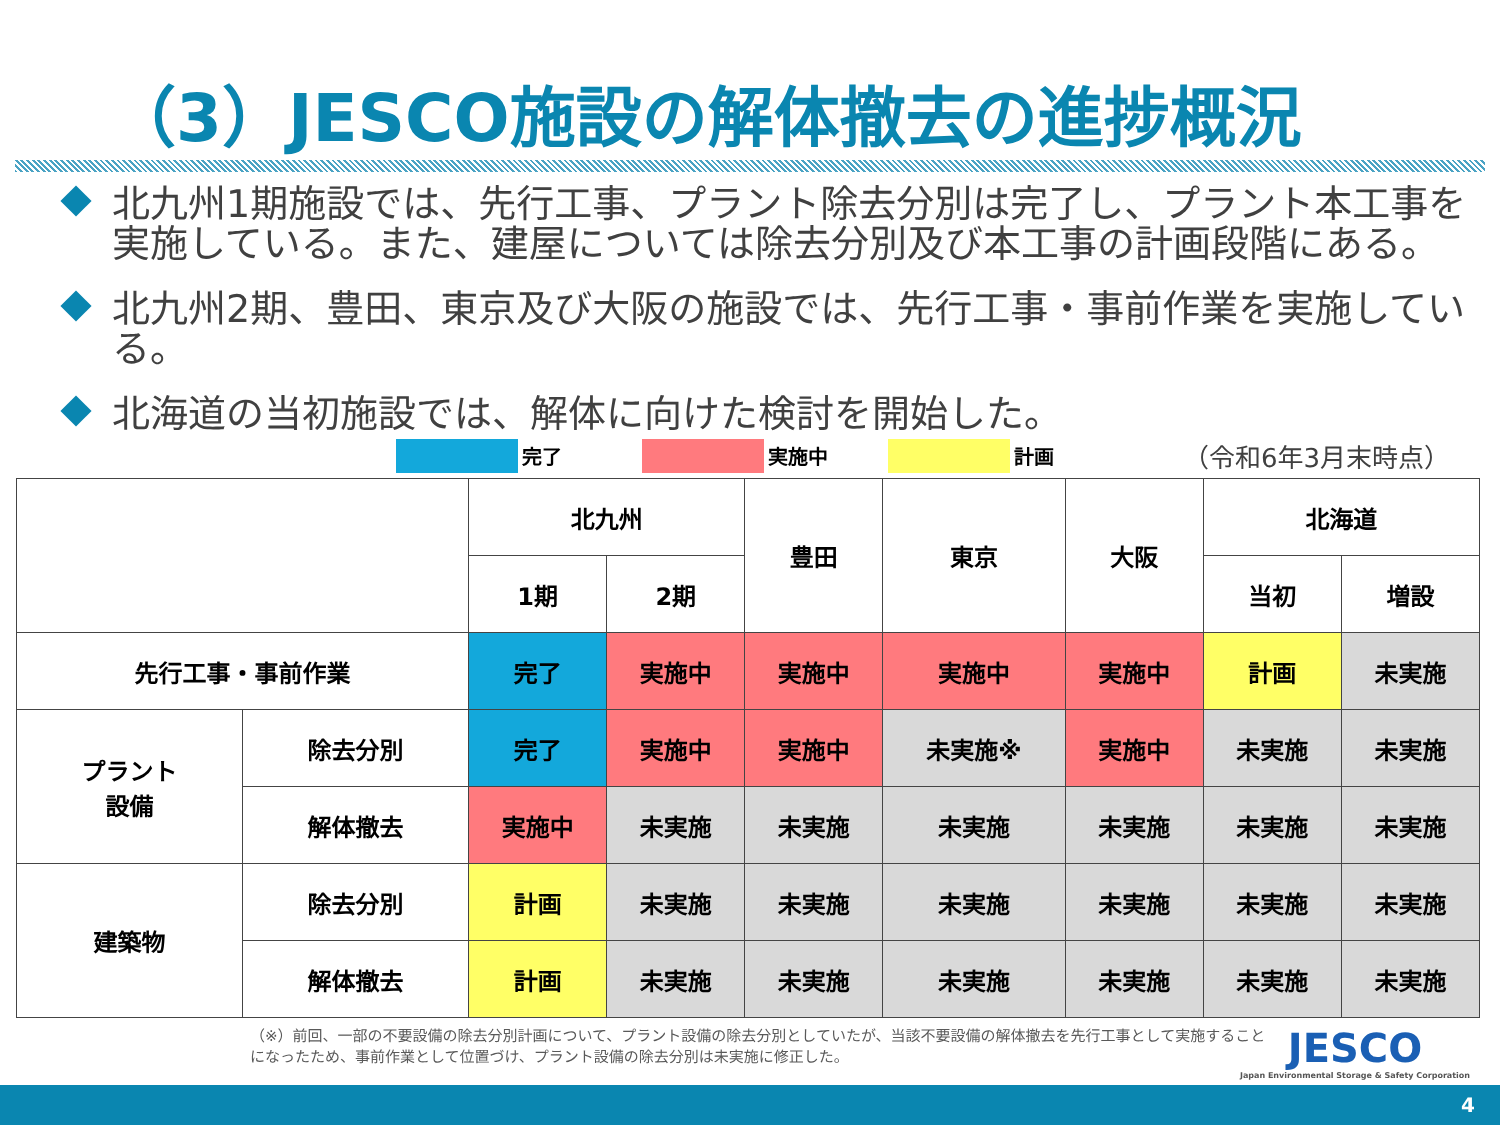（3）JESCO施設の解体撤去の進捗概況
北九州1期施設では、先行工事、プラント除去分別は完了し、プラント本工事を実施している。また、建屋については除去分別及び本工事の計画段階にある。
北九州2期、豊田、東京及び大阪の施設では、先行工事・事前作業を実施している。
北海道の当初施設では、解体に向けた検討を開始した。
完了
実施中
計画 （令和6年3月末時点）
| | | 北九州 | | 豊田 | 東京 | 大阪 | 北海道 | |
| --- | --- | --- | --- | --- | --- | --- | --- | --- |
| | | 1期 | 2期 | | | | 当初 | 増設 |
| 先行工事・事前作業 | | 完了 | 実施中 | 実施中 | 実施中 | 実施中 | 計画 | 未実施 |
| プラント 設備 | 除去分別 | 完了 | 実施中 | 実施中 | 未実施※ | 実施中 | 未実施 | 未実施 |
| | 解体撤去 | 実施中 | 未実施 | 未実施 | 未実施 | 未実施 | 未実施 | 未実施 |
| 建築物 | 除去分別 | 計画 | 未実施 | 未実施 | 未実施 | 未実施 | 未実施 | 未実施 |
| | 解体撤去 | 計画 | 未実施 | 未実施 | 未実施 | 未実施 | 未実施 | 未実施 |
（※）前回、一部の不要設備の除去分別計画について、プラント設備の除去分別としていたが、当該不要設備の解体撤去を先行工事として実施することになったため、事前作業として位置づけ、プラント設備の除去分別は未実施に修正した。
JESCO
Japan Environmental Storage & Safety Corporation
4